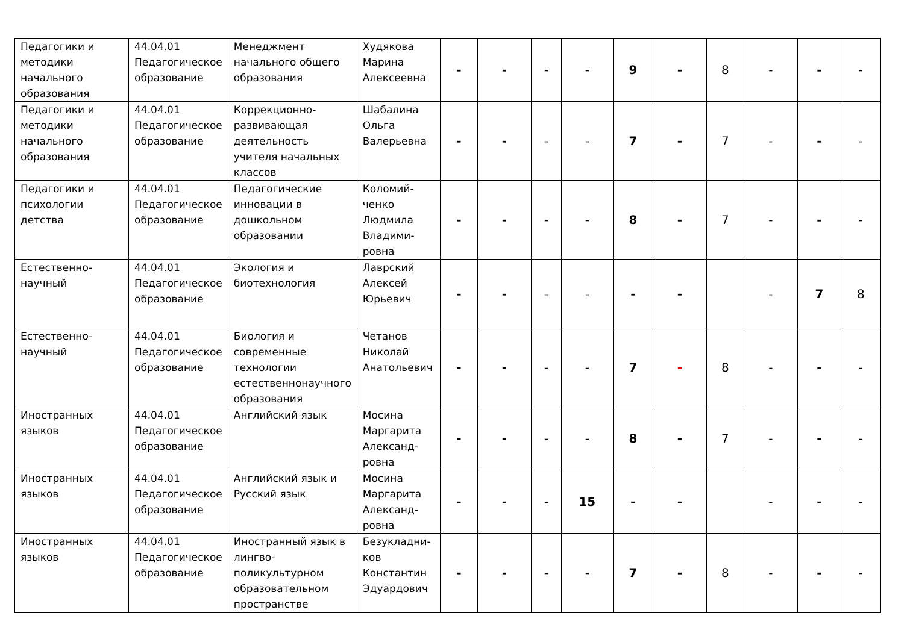| Педагогики и методики начального образования | 44.04.01 Педагогическое образование | Менеджмент начального общего образования | Худякова Марина Алексеевна | - | - | - | - | 9 | - | 8 | - | - | - |
| Педагогики и методики начального образования | 44.04.01 Педагогическое образование | Коррекционно-развивающая деятельность учителя начальных классов | Шабалина Ольга Валерьевна | - | - | - | - | 7 | - | 7 | - | - | - |
| Педагогики и психологии детства | 44.04.01 Педагогическое образование | Педагогические инновации в дошкольном образовании | Коломий-ченко Людмила Владими-ровна | - | - | - | - | 8 | - | 7 | - | - | - |
| Естественно-научный | 44.04.01 Педагогическое образование | Экология и биотехнология | Лаврский Алексей Юрьевич | - | - | - | - | - | - | | - | 7 | 8 |
| Естественно-научный | 44.04.01 Педагогическое образование | Биология и современные технологии естественнонаучного образования | Четанов Николай Анатольевич | - | - | - | - | 7 | - | 8 | - | - | - |
| Иностранных языков | 44.04.01 Педагогическое образование | Английский язык | Мосина Маргарита Александ-ровна | - | - | - | - | 8 | - | 7 | - | - | - |
| Иностранных языков | 44.04.01 Педагогическое образование | Английский язык и Русский язык | Мосина Маргарита Александ-ровна | - | - | - | 15 | - | - | | - | - | - |
| Иностранных языков | 44.04.01 Педагогическое образование | Иностранный язык в лингво-поликультурном образовательном пространстве | Безукладни-ков Константин Эдуардович | - | - | - | - | 7 | - | 8 | - | - | - |